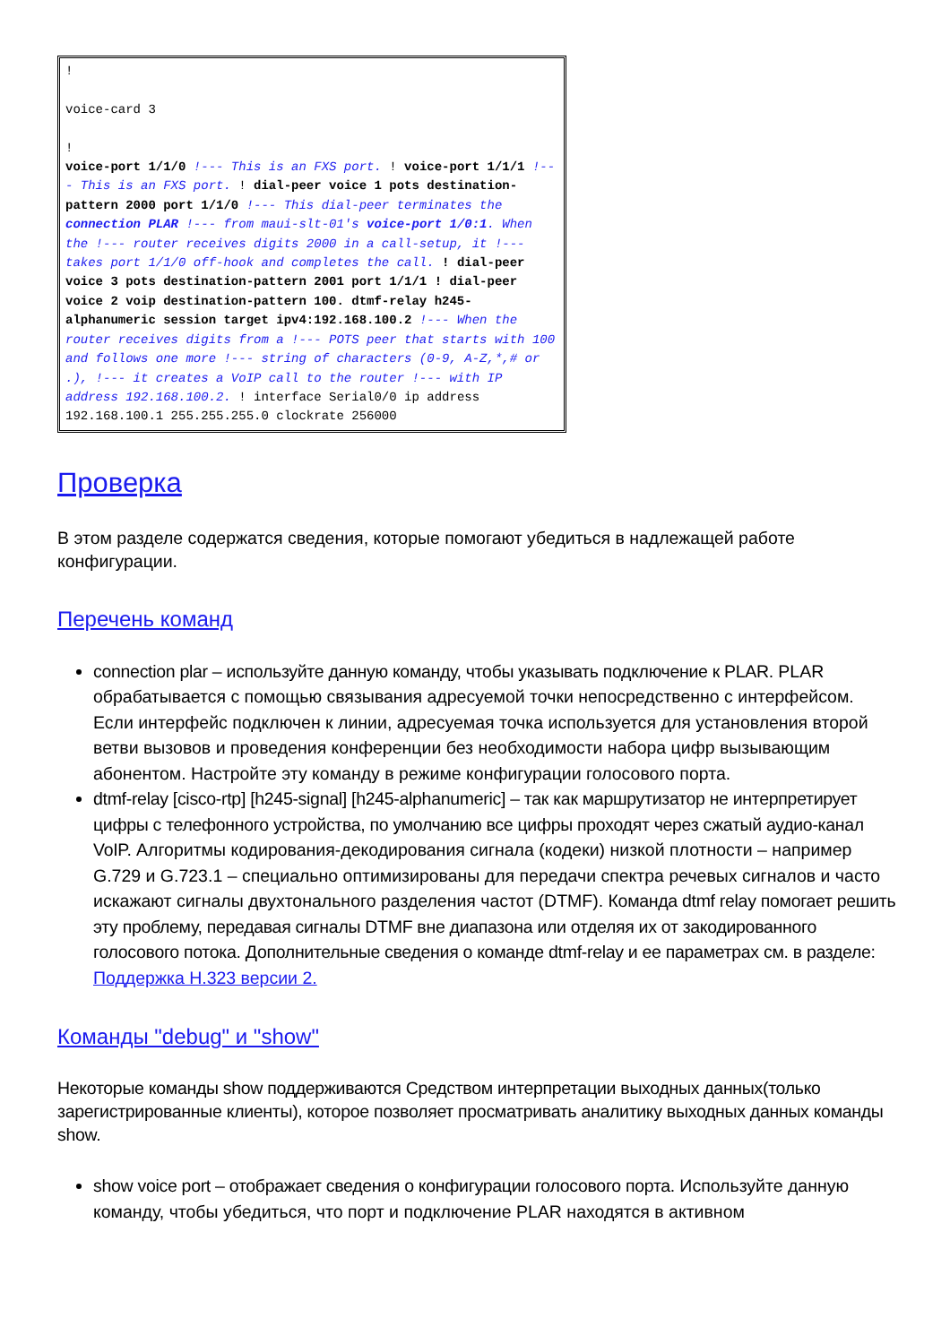!
voice-card 3
!
voice-port 1/1/0 !--- This is an FXS port. ! voice-port 1/1/1 !--- This is an FXS port. ! dial-peer voice 1 pots destination-pattern 2000 port 1/1/0 !--- This dial-peer terminates the connection PLAR !--- from maui-slt-01's voice-port 1/0:1. When the !--- router receives digits 2000 in a call-setup, it !--- takes port 1/1/0 off-hook and completes the call. ! dial-peer voice 3 pots destination-pattern 2001 port 1/1/1 ! dial-peer voice 2 voip destination-pattern 100. dtmf-relay h245-alphanumeric session target ipv4:192.168.100.2 !--- When the router receives digits from a !--- POTS peer that starts with 100 and follows one more !--- string of characters (0-9, A-Z,*,# or .), !--- it creates a VoIP call to the router !--- with IP address 192.168.100.2. ! interface Serial0/0 ip address 192.168.100.1 255.255.255.0 clockrate 256000
Проверка
В этом разделе содержатся сведения, которые помогают убедиться в надлежащей работе конфигурации.
Перечень команд
connection plar – используйте данную команду, чтобы указывать подключение к PLAR. PLAR обрабатывается с помощью связывания адресуемой точки непосредственно с интерфейсом. Если интерфейс подключен к линии, адресуемая точка используется для установления второй ветви вызовов и проведения конференции без необходимости набора цифр вызывающим абонентом. Настройте эту команду в режиме конфигурации голосового порта.
dtmf-relay [cisco-rtp] [h245-signal] [h245-alphanumeric] – так как маршрутизатор не интерпретирует цифры с телефонного устройства, по умолчанию все цифры проходят через сжатый аудио-канал VoIP. Алгоритмы кодирования-декодирования сигнала (кодеки) низкой плотности – например G.729 и G.723.1 – специально оптимизированы для передачи спектра речевых сигналов и часто искажают сигналы двухтонального разделения частот (DTMF). Команда dtmf relay помогает решить эту проблему, передавая сигналы DTMF вне диапазона или отделяя их от закодированного голосового потока. Дополнительные сведения о команде dtmf-relay и ее параметрах см. в разделе: Поддержка H.323 версии 2.
Команды "debug" и "show"
Некоторые команды show поддерживаются Средством интерпретации выходных данных(только зарегистрированные клиенты), которое позволяет просматривать аналитику выходных данных команды show.
show voice port – отображает сведения о конфигурации голосового порта. Используйте данную команду, чтобы убедиться, что порт и подключение PLAR находятся в активном